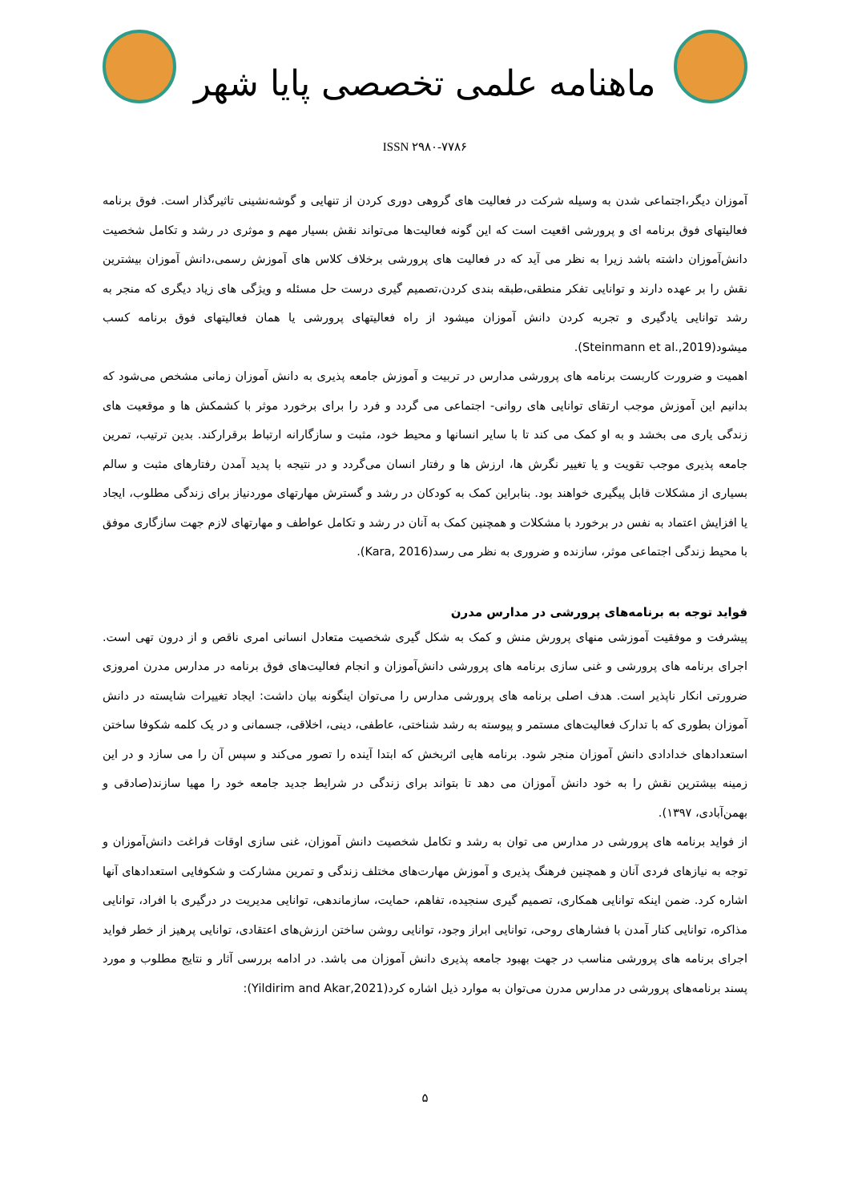ماهنامه علمی تخصصی پایا شهر
ISSN ۲۹۸۰-۷۷۸۶
آموزان دیگر،اجتماعی شدن به وسیله شرکت در فعالیت های گروهی دوری کردن از تنهایی و گوشه‌نشینی تاثیرگذار است. فوق برنامه فعالیتهای فوق برنامه ای و پرورشی اقعیت است که این گونه فعالیت‌ها می‌تواند نقش بسیار مهم و موثری در رشد و تکامل شخصیت دانش‌آموزان داشته باشد زیرا به نظر می آید که در فعالیت های پرورشی برخلاف کلاس های آموزش رسمی،دانش آموزان بیشترین نقش را بر عهده دارند و توانایی تفکر منطقی،طبقه بندی کردن،تصمیم گیری درست حل مسئله و ویژگی های زیاد دیگری که منجر به رشد توانایی یادگیری و تجربه کردن دانش آموزان میشود از راه فعالیتهای پرورشی یا همان فعالیتهای فوق برنامه کسب میشود(Steinmann et al.,2019).
اهمیت و ضرورت کاربست برنامه های پرورشی مدارس در تربیت و آموزش جامعه پذیری به دانش آموزان زمانی مشخص می‌شود که بدانیم این آموزش موجب ارتقای توانایی های روانی- اجتماعی می گردد و فرد را برای برخورد موثر با کشمکش ها و موقعیت های زندگی یاری می بخشد و به او کمک می کند تا با سایر انسانها و محیط خود، مثبت و سازگارانه ارتباط برقرارکند. بدین ترتیب، تمرین جامعه پذیری موجب تقویت و یا تغییر نگرش ها، ارزش ها و رفتار انسان می‌گردد و در نتیجه با پدید آمدن رفتارهای مثبت و سالم بسیاری از مشکلات قابل پیگیری خواهند بود. بنابراین کمک به کودکان در رشد و گسترش مهارتهای موردنیاز برای زندگی مطلوب، ایجاد یا افزایش اعتماد به نفس در برخورد با مشکلات و همچنین کمک به آنان در رشد و تکامل عواطف و مهارتهای لازم جهت سازگاری موفق با محیط زندگی اجتماعی موثر، سازنده و ضروری به نظر می رسد(Kara, 2016).
فواید توجه به برنامه‌های پرورشی در مدارس مدرن
پیشرفت و موفقیت آموزشی منهای پرورش منش و کمک به شکل گیری شخصیت متعادل انسانی امری ناقص و از درون تهی است. اجرای برنامه های پرورشی و غنی سازی برنامه های پرورشی دانش‌آموزان و انجام فعالیت‌های فوق برنامه در مدارس مدرن امروزی ضرورتی انکار ناپذیر است. هدف اصلی برنامه های پرورشی مدارس را می‌توان اینگونه بیان داشت: ایجاد تغییرات شایسته در دانش آموزان بطوری که با تدارک فعالیت‌های مستمر و پیوسته به رشد شناختی، عاطفی، دینی، اخلاقی، جسمانی و در یک کلمه شکوفا ساختن استعدادهای خدادادی دانش آموزان منجر شود. برنامه هایی اثربخش که ابتدا آینده را تصور می‌کند و سپس آن را می سازد و در این زمینه بیشترین نقش را به خود دانش آموزان می دهد تا بتواند برای زندگی در شرایط جدید جامعه خود را مهیا سازند(صادقی و بهمن‌آبادی، ۱۳۹۷).
از فواید برنامه های پرورشی در مدارس می توان به رشد و تکامل شخصیت دانش آموزان، غنی سازی اوقات فراغت دانش‌آموزان و توجه به نیازهای فردی آنان و همچنین فرهنگ پذیری و آموزش مهارت‌های مختلف زندگی و تمرین مشارکت و شکوفایی استعدادهای آنها اشاره کرد. ضمن اینکه توانایی همکاری، تصمیم گیری سنجیده، تفاهم، حمایت، سازماندهی، توانایی مدیریت در درگیری با افراد، توانایی مذاکره، توانایی کنار آمدن با فشارهای روحی، توانایی ابراز وجود، توانایی روشن ساختن ارزش‌های اعتقادی، توانایی پرهیز از خطر فواید اجرای برنامه های پرورشی مناسب در جهت بهبود جامعه پذیری دانش آموزان می باشد. در ادامه بررسی آثار و نتایج مطلوب و مورد پسند برنامه‌های پرورشی در مدارس مدرن می‌توان به موارد ذیل اشاره کرد(Yildirim and Akar,2021):
۵